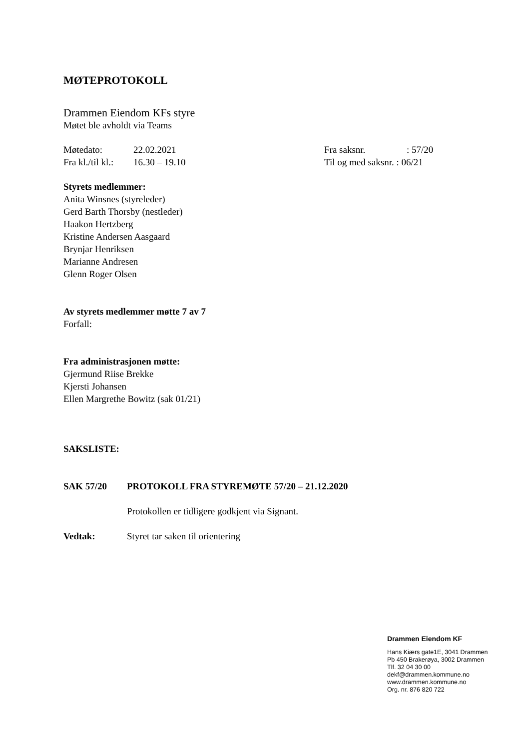MØTEPROTOKOLL
Drammen Eiendom KFs styre
Møtet ble avholdt via Teams
Møtedato: 22.02.2021 Fra saksnr.: 57/20
Fra kl./til kl.: 16.30 – 19.10 Til og med saksnr. : 06/21
Styrets medlemmer:
Anita Winsnes (styreleder)
Gerd Barth Thorsby (nestleder)
Haakon Hertzberg
Kristine Andersen Aasgaard
Brynjar Henriksen
Marianne Andresen
Glenn Roger Olsen
Av styrets medlemmer møtte 7 av 7
Forfall:
Fra administrasjonen møtte:
Gjermund Riise Brekke
Kjersti Johansen
Ellen Margrethe Bowitz (sak 01/21)
SAKSLISTE:
SAK 57/20 PROTOKOLL FRA STYREMØTE 57/20 – 21.12.2020
Protokollen er tidligere godkjent via Signant.
Vedtak: Styret tar saken til orientering
Drammen Eiendom KF
Hans Kiærs gate1E, 3041 Drammen
Pb 450 Brakerøya, 3002 Drammen
Tlf. 32 04 30 00
dekf@drammen.kommune.no
www.drammen.kommune.no
Org. nr. 876 820 722